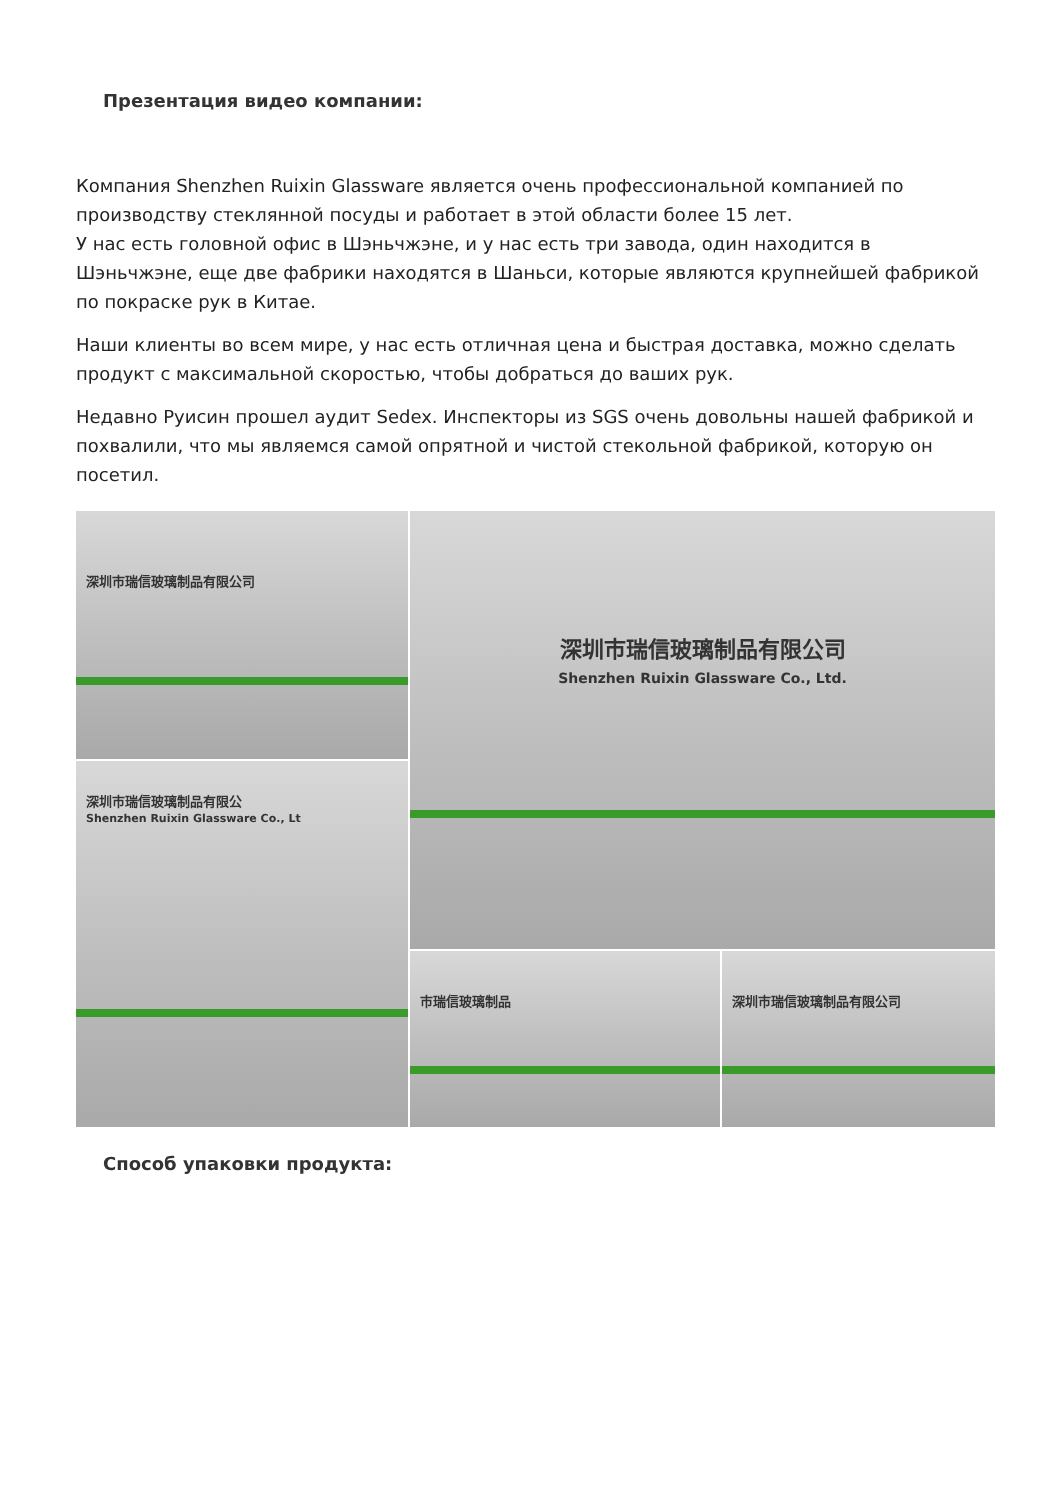Презентация видео компании:
Компания Shenzhen Ruixin Glassware является очень профессиональной компанией по производству стеклянной посуды и работает в этой области более 15 лет.
У нас есть головной офис в Шэньчжэне, и у нас есть три завода, один находится в Шэньчжэне, еще две фабрики находятся в Шаньси, которые являются крупнейшей фабрикой по покраске рук в Китае.
Наши клиенты во всем мире, у нас есть отличная цена и быстрая доставка, можно сделать продукт с максимальной скоростью, чтобы добраться до ваших рук.
Недавно Руисин прошел аудит Sedex. Инспекторы из SGS очень довольны нашей фабрикой и похвалили, что мы являемся самой опрятной и чистой стекольной фабрикой, которую он посетил.
深圳市瑞信玻璃制品有限公司
深圳市瑞信玻璃制品有限公司
Shenzhen Ruixin Glassware Co., Ltd.
深圳市瑞信玻璃制品有限公
Shenzhen Ruixin Glassware Co., Lt
市瑞信玻璃制品
深圳市瑞信玻璃制品有限公司
Способ упаковки продукта: